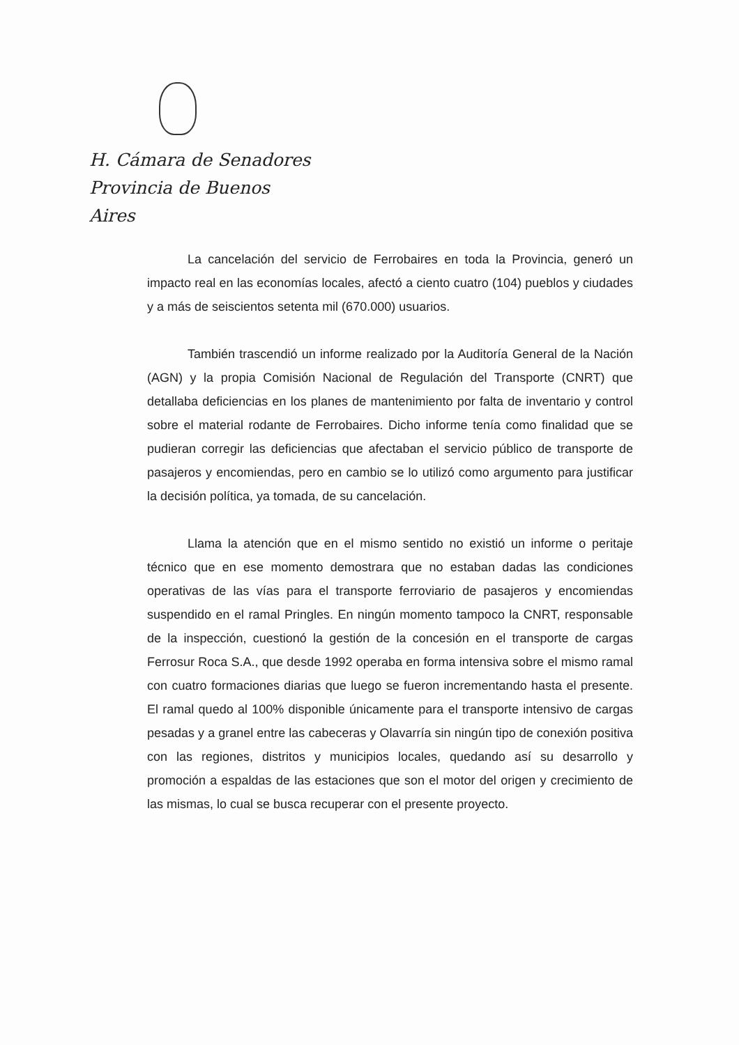H. Cámara de Senadores
Provincia de Buenos Aires
La cancelación del servicio de Ferrobaires en toda la Provincia, generó un impacto real en las economías locales, afectó a ciento cuatro (104) pueblos y ciudades y a más de seiscientos setenta mil (670.000) usuarios.
También trascendió un informe realizado por la Auditoría General de la Nación (AGN) y la propia Comisión Nacional de Regulación del Transporte (CNRT) que detallaba deficiencias en los planes de mantenimiento por falta de inventario y control sobre el material rodante de Ferrobaires. Dicho informe tenía como finalidad que se pudieran corregir las deficiencias que afectaban el servicio público de transporte de pasajeros y encomiendas, pero en cambio se lo utilizó como argumento para justificar la decisión política, ya tomada, de su cancelación.
Llama la atención que en el mismo sentido no existió un informe o peritaje técnico que en ese momento demostrara que no estaban dadas las condiciones operativas de las vías para el transporte ferroviario de pasajeros y encomiendas suspendido en el ramal Pringles. En ningún momento tampoco la CNRT, responsable de la inspección, cuestionó la gestión de la concesión en el transporte de cargas Ferrosur Roca S.A., que desde 1992 operaba en forma intensiva sobre el mismo ramal con cuatro formaciones diarias que luego se fueron incrementando hasta el presente. El ramal quedo al 100% disponible únicamente para el transporte intensivo de cargas pesadas y a granel entre las cabeceras y Olavarría sin ningún tipo de conexión positiva con las regiones, distritos y municipios locales, quedando así su desarrollo y promoción a espaldas de las estaciones que son el motor del origen y crecimiento de las mismas, lo cual se busca recuperar con el presente proyecto.